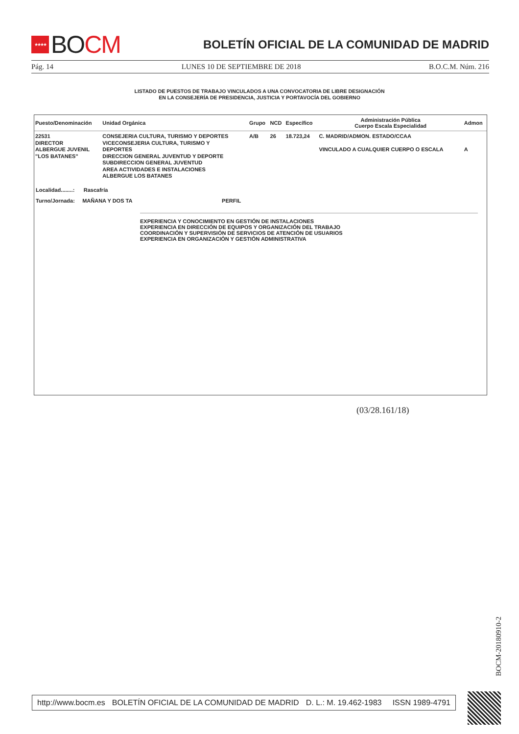★★★★ BO CM
BOLETÍN OFICIAL DE LA COMUNIDAD DE MADRID
Pág. 14 LUNES 10 DE SEPTIEMBRE DE 2018 B.O.C.M. Núm. 216
LISTADO DE PUESTOS DE TRABAJO VINCULADOS A UNA CONVOCATORIA DE LIBRE DESIGNACIÓN
EN LA CONSEJERÍA DE PRESIDENCIA, JUSTICIA Y PORTAVOCÍA DEL GOBIERNO
| Puesto/Denominación | Unidad Orgánica | Grupo | NCD | Específico | Administración Pública Cuerpo Escala Especialidad | Admon |
| --- | --- | --- | --- | --- | --- | --- |
| 22531 DIRECTOR ALBERGUE JUVENIL "LOS BATANES" | CONSEJERIA CULTURA, TURISMO Y DEPORTES VICECONSEJERIA CULTURA, TURISMO Y DEPORTES DIRECCION GENERAL JUVENTUD Y DEPORTE SUBDIRECCION GENERAL JUVENTUD AREA ACTIVIDADES E INSTALACIONES ALBERGUE LOS BATANES | A/B | 26 | 18.723,24 | C. MADRID/ADMON. ESTADO/CCAA VINCULADO A CUALQUIER CUERPO O ESCALA | A |
Localidad........: Rascafría
Turno/Jornada: MAÑANA Y DOS TA PERFIL
EXPERIENCIA Y CONOCIMIENTO EN GESTIÓN DE INSTALACIONES
EXPERIENCIA EN DIRECCIÓN DE EQUIPOS Y ORGANIZACIÓN DEL TRABAJO
COORDINACIÓN Y SUPERVISIÓN DE SERVICIOS DE ATENCIÓN DE USUARIOS
EXPERIENCIA EN ORGANIZACIÓN Y GESTIÓN ADMINISTRATIVA
(03/28.161/18)
BOCM-20180910-2
http://www.bocm.es BOLETÍN OFICIAL DE LA COMUNIDAD DE MADRID D. L.: M. 19.462-1983 ISSN 1989-4791